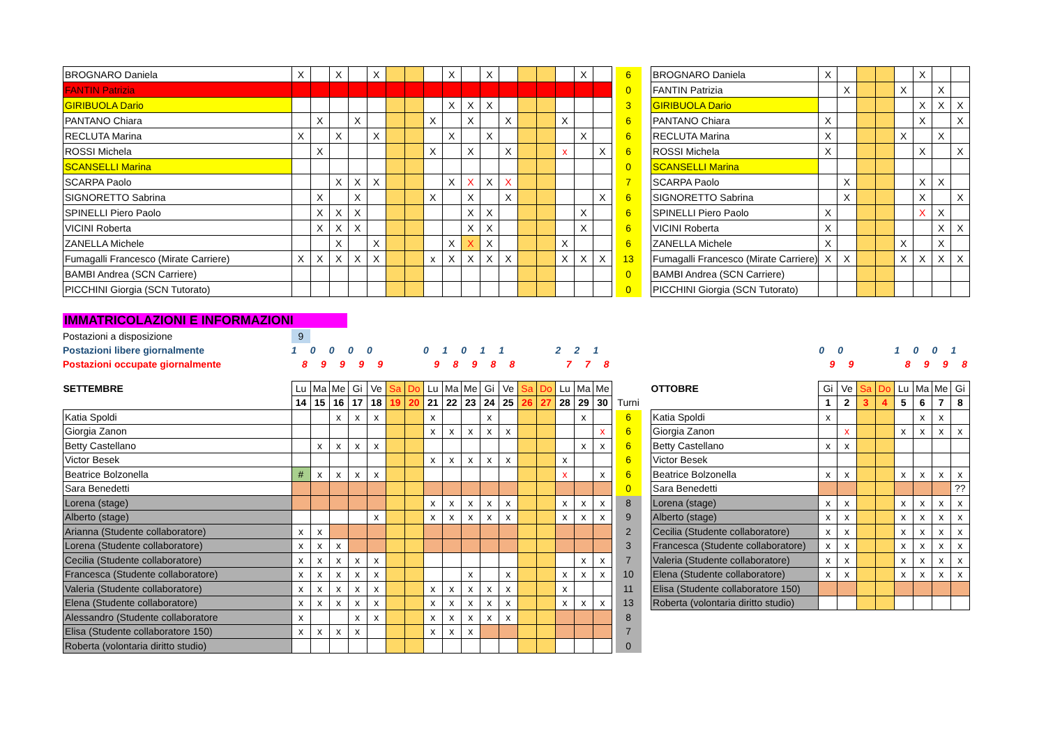| BROGNARO Daniela | X | | X | | X | | | | X | | X | | | | | X | | | 6 | | BROGNARO Daniela | X | | | | | X | | |
| FANTIN Patrizia | | | | | | | | | | | | | | | | | | | 0 | | FANTIN Patrizia | | X | | | X | | X | |
| GIRIBUOLA Dario | | | | | | | | | X | X | X | | | | | | | | 3 | | GIRIBUOLA Dario | | | | | | X | X | X |
| PANTANO Chiara | | X | | X | | | | X | | X | | X | | | X | | | | 6 | | PANTANO Chiara | X | | | | | X | | X |
| RECLUTA Marina | X | | X | | X | | | | X | | X | | | | | X | | | 6 | | RECLUTA Marina | X | | | | X | | X | |
| ROSSI Michela | | X | | | | | | X | | X | | X | | | x | | X | | 6 | | ROSSI Michela | X | | | | | X | | X |
| SCANSELLI Marina | | | | | | | | | | | | | | | | | | | 0 | | SCANSELLI Marina | | | | | | | | |
| SCARPA Paolo | | | X | X | X | | | | X | X | X | X | | | | | | | 7 | | SCARPA Paolo | | X | | | | X | X | |
| SIGNORETTO Sabrina | | X | | X | | | | X | | X | | X | | | | | X | | 6 | | SIGNORETTO Sabrina | | X | | | | X | | X |
| SPINELLI Piero Paolo | | X | X | X | | | | | | X | X | | | | | X | | | 6 | | SPINELLI Piero Paolo | X | | | | | X | X | |
| VICINI Roberta | | X | X | X | | | | | | X | X | | | | | X | | | 6 | | VICINI Roberta | X | | | | | | X | X |
| ZANELLA Michele | | | X | | X | | | | X | X | X | | | | X | | | | 6 | | ZANELLA Michele | X | | | | X | | X | |
| Fumagalli Francesco (Mirate Carriere) | X | X | X | X | X | | | x | X | X | X | X | | | X | X | X | | 13 | | Fumagalli Francesco (Mirate Carriere) | X | X | | | X | X | X | X |
| BAMBI Andrea (SCN Carriere) | | | | | | | | | | | | | | | | | | | 0 | | BAMBI Andrea (SCN Carriere) | | | | | | | | |
| PICCHINI Giorgia (SCN Tutorato) | | | | | | | | | | | | | | | | | | | 0 | | PICCHINI Giorgia (SCN Tutorato) | | | | | | | | |
| IMMATRICOLAZIONI E INFORMAZIONI | | | | | | | | | | | | | | | | | | | | | | | | | | | | | |
| Postazioni a disposizione | 9 | | | | | | | | | | | | | | | | | | | | | | | | | | | | |
| Postazioni libere giornalmente | 1 | 0 | 0 | 0 | 0 | | | 0 | 1 | 0 | 1 | 1 | | | 2 | 2 | 1 | | | | | 0 | 0 | | | 1 | 0 | 0 | 1 |
| Postazioni occupate giornalmente | 8 | 9 | 9 | 9 | 9 | | | 9 | 8 | 9 | 8 | 8 | | | 7 | 7 | 8 | | | | | 9 | 9 | | | 8 | 9 | 9 | 8 |
| SETTEMBRE | Lu | Ma | Me | Gi | Ve | Sa | Do | Lu | Ma | Me | Gi | Ve | Sa | Do | Lu | Ma | Me | | | | OTTOBRE | Gi | Ve | Sa | Do | Lu | Ma | Me | Gi |
| | 14 | 15 | 16 | 17 | 18 | 19 | 20 | 21 | 22 | 23 | 24 | 25 | 26 | 27 | 28 | 29 | 30 | | Turni | | | 1 | 2 | 3 | 4 | 5 | 6 | 7 | 8 |
| Katia Spoldi | | | x | x | x | | | x | | | x | | | | | x | | | 6 | | Katia Spoldi | x | | | | | x | x | |
| Giorgia Zanon | | | | | | | | x | x | x | x | x | | | | | x | | 6 | | Giorgia Zanon | | x | | | x | x | x | x |
| Betty Castellano | | x | x | x | x | | | | | | | | | | | x | x | | 6 | | Betty Castellano | x | x | | | | | | |
| Victor Besek | | | | | | | | x | x | x | x | x | | | x | | | | 6 | | Victor Besek | | | | | | | | |
| Beatrice Bolzonella | # | x | x | x | x | | | | | | | | | | x | | x | | 6 | | Beatrice Bolzonella | x | x | | | x | x | x | x |
| Sara Benedetti | | | | | | | | | | | | | | | | | | | 0 | | Sara Benedetti | | | | | | | | ?? |
| Lorena (stage) | | | | | | | | x | x | x | x | x | | | x | x | x | | 8 | | Lorena (stage) | x | x | | | x | x | x | x |
| Alberto (stage) | | | | | x | | | x | x | x | x | x | | | x | x | x | | 9 | | Alberto (stage) | x | x | | | x | x | x | x |
| Arianna (Studente collaboratore) | x | x | | | | | | | | | | | | | | | | | 2 | | Cecilia (Studente collaboratore) | x | x | | | x | x | x | x |
| Lorena (Studente collaboratore) | x | x | x | | | | | | | | | | | | | | | | 3 | | Francesca (Studente collaboratore) | x | x | | | x | x | x | x |
| Cecilia (Studente collaboratore) | x | x | x | x | x | | | | | | | | | | | x | x | | 7 | | Valeria (Studente collaboratore) | x | x | | | x | x | x | x |
| Francesca (Studente collaboratore) | x | x | x | x | x | | | | | x | | x | | | x | x | x | | 10 | | Elena (Studente collaboratore) | x | x | | | x | x | x | x |
| Valeria (Studente collaboratore) | x | x | x | x | x | | | x | x | x | x | x | | | x | | | | 11 | | Elisa (Studente collaboratore 150) | | | | | | | | |
| Elena (Studente collaboratore) | x | x | x | x | x | | | x | x | x | x | x | | | x | x | x | | 13 | | Roberta (volontaria diritto studio) | | | | | | | | |
| Alessandro (Studente collaboratore | x | | | x | x | | | x | x | x | x | x | | | | | | | 8 | | | | | | | | | | |
| Elisa (Studente collaboratore 150) | x | x | x | x | | | | x | x | x | | | | | | | | | 7 | | | | | | | | | | |
| Roberta (volontaria diritto studio) | | | | | | | | | | | | | | | | | | | 0 | | | | | | | | | | |